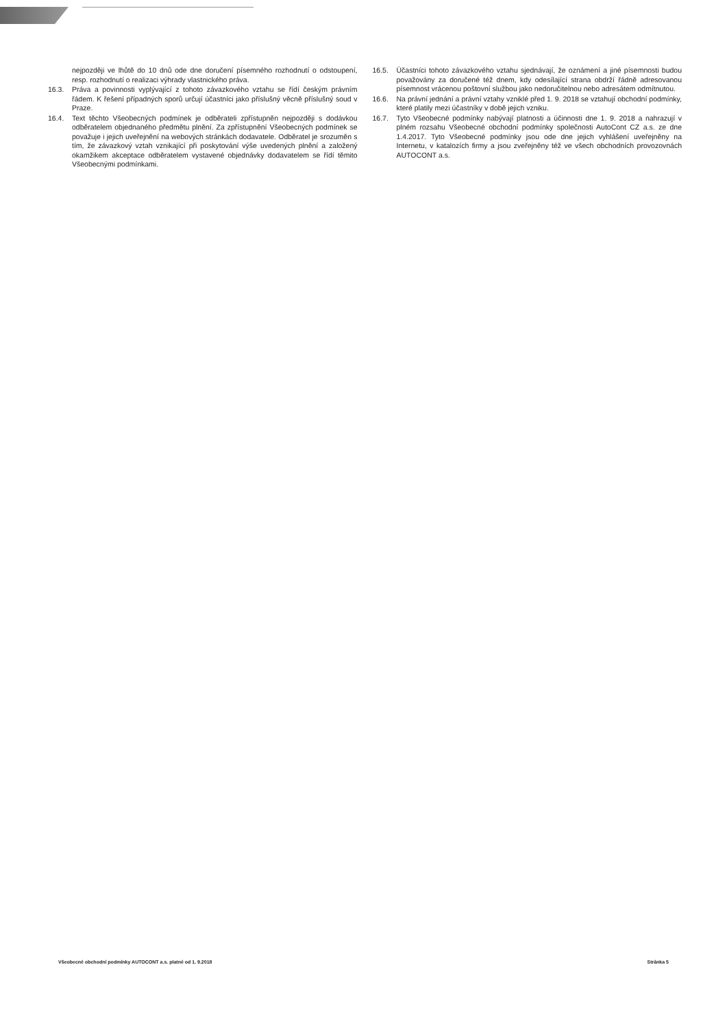nejpozději ve lhůtě do 10 dnů ode dne doručení písemného rozhodnutí o odstoupení, resp. rozhodnutí o realizaci výhrady vlastnického práva.
16.3. Práva a povinnosti vyplývající z tohoto závazkového vztahu se řídí českým právním řádem. K řešení případných sporů určují účastníci jako příslušný věcně příslušný soud v Praze.
16.4. Text těchto Všeobecných podmínek je odběrateli zpřístupněn nejpozději s dodávkou odběratelem objednaného předmětu plnění. Za zpřístupnění Všeobecných podmínek se považuje i jejich uveřejnění na webových stránkách dodavatele. Odběratel je srozuměn s tím, že závazkový vztah vznikající při poskytování výše uvedených plnění a založený okamžikem akceptace odběratelem vystavené objednávky dodavatelem se řídí těmito Všeobecnými podmínkami.
16.5. Účastníci tohoto závazkového vztahu sjednávají, že oznámení a jiné písemnosti budou považovány za doručené též dnem, kdy odesílající strana obdrží řádně adresovanou písemnost vrácenou poštovní službou jako nedoručitelnou nebo adresátem odmítnutou.
16.6. Na právní jednání a právní vztahy vzniklé před 1. 9. 2018 se vztahují obchodní podmínky, které platily mezi účastníky v době jejich vzniku.
16.7. Tyto Všeobecné podmínky nabývají platnosti a účinnosti dne 1. 9. 2018 a nahrazují v plném rozsahu Všeobecné obchodní podmínky společnosti AutoCont CZ a.s. ze dne 1.4.2017. Tyto Všeobecné podmínky jsou ode dne jejich vyhlášení uveřejněny na Internetu, v katalozích firmy a jsou zveřejněny též ve všech obchodních provozovnách AUTOCONT a.s.
Všeobecné obchodní podmínky AUTOCONT a.s. platné od 1. 9.2018 Stránka 5